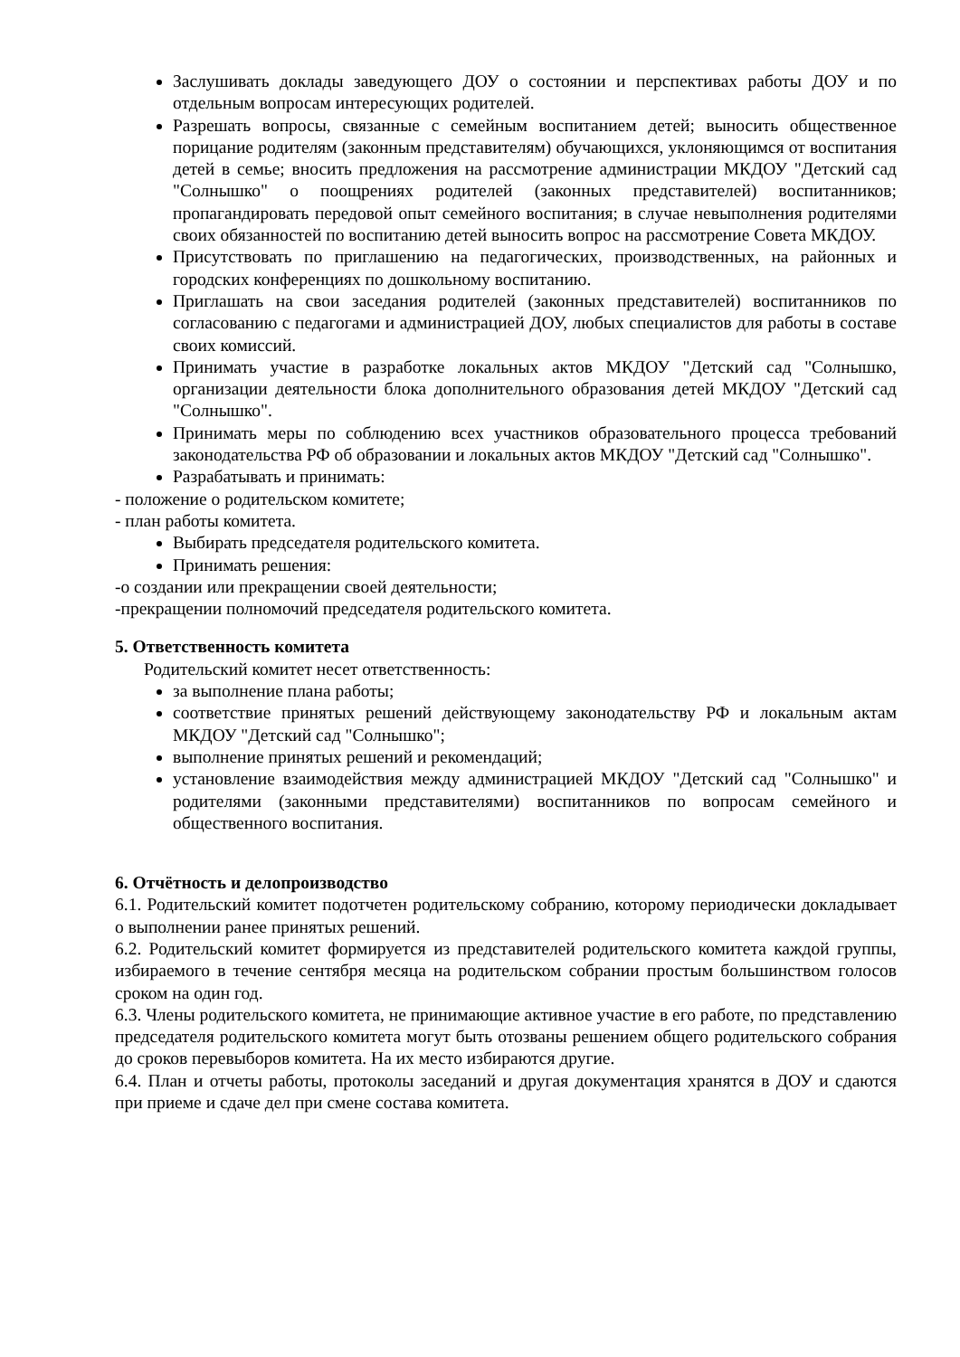Заслушивать доклады заведующего ДОУ о состоянии и перспективах работы ДОУ и по отдельным вопросам интересующих родителей.
Разрешать вопросы, связанные с семейным воспитанием детей; выносить общественное порицание родителям (законным представителям) обучающихся, уклоняющимся от воспитания детей в семье; вносить предложения на рассмотрение администрации МКДОУ "Детский сад "Солнышко" о поощрениях родителей (законных представителей) воспитанников; пропагандировать передовой опыт семейного воспитания; в случае невыполнения родителями своих обязанностей по воспитанию детей выносить вопрос на рассмотрение Совета МКДОУ.
Присутствовать по приглашению на педагогических, производственных, на районных и городских конференциях по дошкольному воспитанию.
Приглашать на свои заседания родителей (законных представителей) воспитанников по согласованию с педагогами и администрацией ДОУ, любых специалистов для работы в составе своих комиссий.
Принимать участие в разработке локальных актов МКДОУ "Детский сад "Солнышко, организации деятельности блока дополнительного образования детей МКДОУ "Детский сад "Солнышко".
Принимать меры по соблюдению всех участников образовательного процесса требований законодательства РФ об образовании и локальных актов МКДОУ "Детский сад "Солнышко".
Разрабатывать и принимать:
- положение о родительском комитете;
- план работы комитета.
Выбирать председателя родительского комитета.
Принимать решения:
-о создании или прекращении своей деятельности;
-прекращении полномочий председателя родительского комитета.
5. Ответственность комитета
Родительский комитет несет ответственность:
за выполнение плана работы;
соответствие принятых решений действующему законодательству РФ и локальным актам МКДОУ "Детский сад "Солнышко";
выполнение принятых решений и рекомендаций;
установление взаимодействия между администрацией МКДОУ "Детский сад "Солнышко" и родителями (законными представителями) воспитанников по вопросам семейного и общественного воспитания.
6. Отчётность и делопроизводство
6.1. Родительский комитет подотчетен родительскому собранию, которому периодически докладывает о выполнении ранее принятых решений.
6.2. Родительский комитет формируется из представителей родительского комитета каждой группы, избираемого в течение сентября месяца на родительском собрании простым большинством голосов сроком на один год.
6.3. Члены родительского комитета, не принимающие активное участие в его работе, по представлению председателя родительского комитета могут быть отозваны решением общего родительского собрания до сроков перевыборов комитета. На их место избираются другие.
6.4. План и отчеты работы, протоколы заседаний и другая документация хранятся в ДОУ и сдаются при приеме и сдаче дел при смене состава комитета.